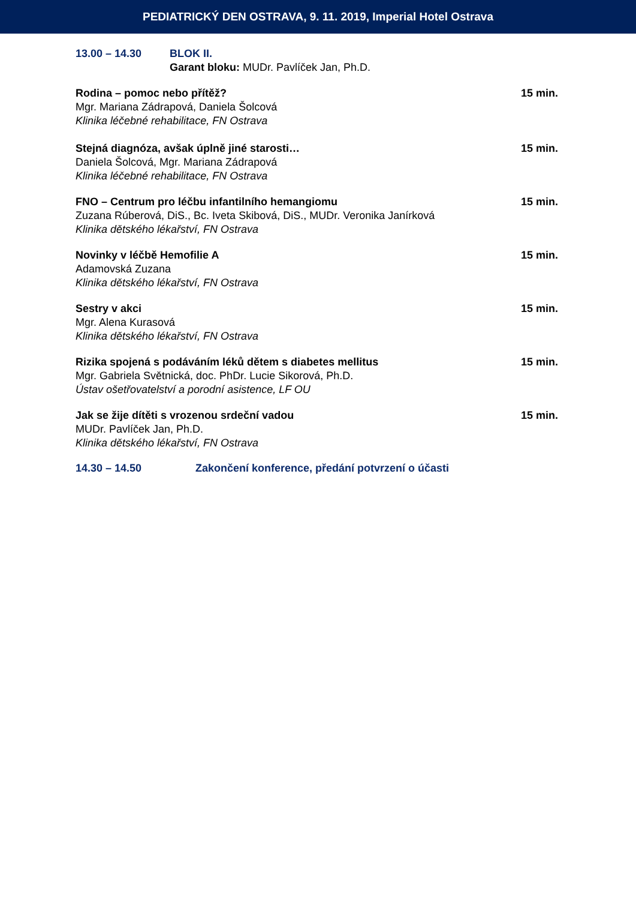PEDIATRICKÝ DEN OSTRAVA, 9. 11. 2019, Imperial Hotel Ostrava
13.00 – 14.30 BLOK II.
Garant bloku: MUDr. Pavlíček Jan, Ph.D.
Rodina – pomoc nebo přítěž?
15 min.
Mgr. Mariana Zádrapová, Daniela Šolcová
Klinika léčebné rehabilitace, FN Ostrava
Stejná diagnóza, avšak úplně jiné starosti…
15 min.
Daniela Šolcová, Mgr. Mariana Zádrapová
Klinika léčebné rehabilitace, FN Ostrava
FNO – Centrum pro léčbu infantilního hemangiomu
15 min.
Zuzana Rúberová, DiS., Bc. Iveta Skibová, DiS., MUDr. Veronika Janírková
Klinika dětského lékařství, FN Ostrava
Novinky v léčbě Hemofilie A
15 min.
Adamovská Zuzana
Klinika dětského lékařství, FN Ostrava
Sestry v akci
15 min.
Mgr. Alena Kurasová
Klinika dětského lékařství, FN Ostrava
Rizika spojená s podáváním léků dětem s diabetes mellitus
15 min.
Mgr. Gabriela Světnická, doc. PhDr. Lucie Sikorová, Ph.D.
Ústav ošetřovatelství a porodní asistence, LF OU
Jak se žije dítěti s vrozenou srdeční vadou
15 min.
MUDr. Pavlíček Jan, Ph.D.
Klinika dětského lékařství, FN Ostrava
14.30 – 14.50 Zakončení konference, předání potvrzení o účasti